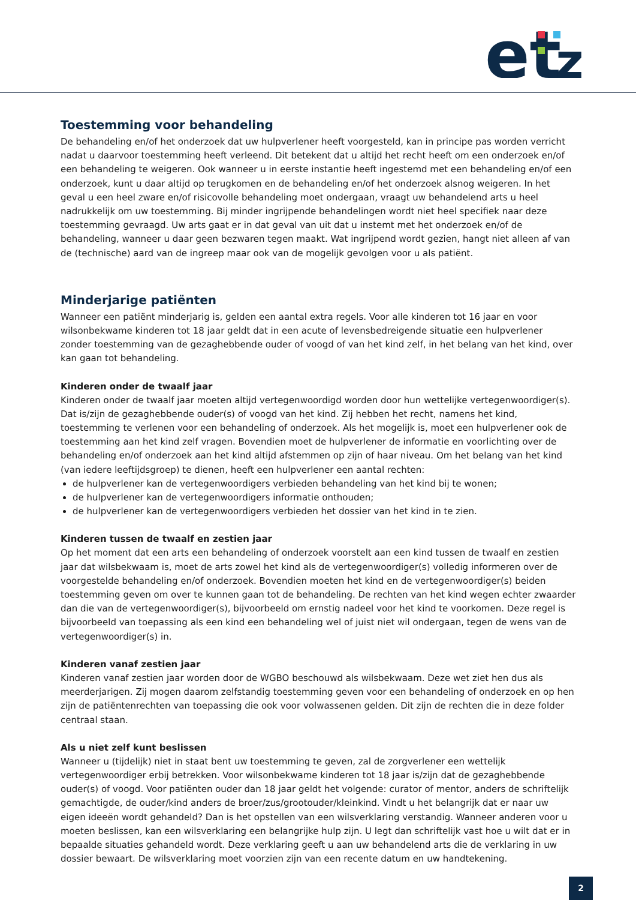et
z
Toestemming voor behandeling
De behandeling en/of het onderzoek dat uw hulpverlener heeft voorgesteld, kan in principe pas worden verricht nadat u daarvoor toestemming heeft verleend. Dit betekent dat u altijd het recht heeft om een onderzoek en/of een behandeling te weigeren. Ook wanneer u in eerste instantie heeft ingestemd met een behandeling en/of een onderzoek, kunt u daar altijd op terugkomen en de behandeling en/of het onderzoek alsnog weigeren. In het geval u een heel zware en/of risicovolle behandeling moet ondergaan, vraagt uw behandelend arts u heel nadrukkelijk om uw toestemming. Bij minder ingrijpende behandelingen wordt niet heel specifiek naar deze toestemming gevraagd. Uw arts gaat er in dat geval van uit dat u instemt met het onderzoek en/of de behandeling, wanneer u daar geen bezwaren tegen maakt. Wat ingrijpend wordt gezien, hangt niet alleen af van de (technische) aard van de ingreep maar ook van de mogelijk gevolgen voor u als patiënt.
Minderjarige patiënten
Wanneer een patiënt minderjarig is, gelden een aantal extra regels. Voor alle kinderen tot 16 jaar en voor wilsonbekwame kinderen tot 18 jaar geldt dat in een acute of levensbedreigende situatie een hulpverlener zonder toestemming van de gezaghebbende ouder of voogd of van het kind zelf, in het belang van het kind, over kan gaan tot behandeling.
Kinderen onder de twaalf jaar
Kinderen onder de twaalf jaar moeten altijd vertegenwoordigd worden door hun wettelijke vertegenwoordiger(s). Dat is/zijn de gezaghebbende ouder(s) of voogd van het kind. Zij hebben het recht, namens het kind, toestemming te verlenen voor een behandeling of onderzoek. Als het mogelijk is, moet een hulpverlener ook de toestemming aan het kind zelf vragen. Bovendien moet de hulpverlener de informatie en voorlichting over de behandeling en/of onderzoek aan het kind altijd afstemmen op zijn of haar niveau. Om het belang van het kind (van iedere leeftijdsgroep) te dienen, heeft een hulpverlener een aantal rechten:
de hulpverlener kan de vertegenwoordigers verbieden behandeling van het kind bij te wonen;
de hulpverlener kan de vertegenwoordigers informatie onthouden;
de hulpverlener kan de vertegenwoordigers verbieden het dossier van het kind in te zien.
Kinderen tussen de twaalf en zestien jaar
Op het moment dat een arts een behandeling of onderzoek voorstelt aan een kind tussen de twaalf en zestien jaar dat wilsbekwaam is, moet de arts zowel het kind als de vertegenwoordiger(s) volledig informeren over de voorgestelde behandeling en/of onderzoek. Bovendien moeten het kind en de vertegenwoordiger(s) beiden toestemming geven om over te kunnen gaan tot de behandeling. De rechten van het kind wegen echter zwaarder dan die van de vertegenwoordiger(s), bijvoorbeeld om ernstig nadeel voor het kind te voorkomen. Deze regel is bijvoorbeeld van toepassing als een kind een behandeling wel of juist niet wil ondergaan, tegen de wens van de vertegenwoordiger(s) in.
Kinderen vanaf zestien jaar
Kinderen vanaf zestien jaar worden door de WGBO beschouwd als wilsbekwaam. Deze wet ziet hen dus als meerderjarigen. Zij mogen daarom zelfstandig toestemming geven voor een behandeling of onderzoek en op hen zijn de patiëntenrechten van toepassing die ook voor volwassenen gelden. Dit zijn de rechten die in deze folder centraal staan.
Als u niet zelf kunt beslissen
Wanneer u (tijdelijk) niet in staat bent uw toestemming te geven, zal de zorgverlener een wettelijk vertegenwoordiger erbij betrekken. Voor wilsonbekwame kinderen tot 18 jaar is/zijn dat de gezaghebbende ouder(s) of voogd. Voor patiënten ouder dan 18 jaar geldt het volgende: curator of mentor, anders de schriftelijk gemachtigde, de ouder/kind anders de broer/zus/grootouder/kleinkind. Vindt u het belangrijk dat er naar uw eigen ideeën wordt gehandeld? Dan is het opstellen van een wilsverklaring verstandig. Wanneer anderen voor u moeten beslissen, kan een wilsverklaring een belangrijke hulp zijn. U legt dan schriftelijk vast hoe u wilt dat er in bepaalde situaties gehandeld wordt. Deze verklaring geeft u aan uw behandelend arts die de verklaring in uw dossier bewaart. De wilsverklaring moet voorzien zijn van een recente datum en uw handtekening.
2